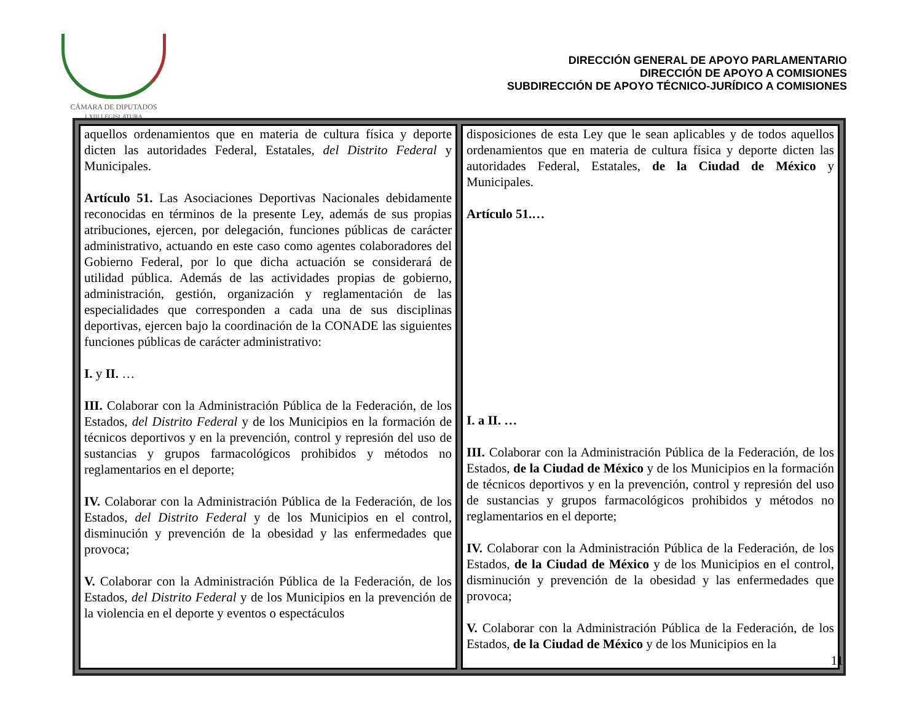CÁMARA DE DIPUTADOS
LXIII LEGISLATURA
DIRECCIÓN GENERAL DE APOYO PARLAMENTARIO
DIRECCIÓN DE APOYO A COMISIONES
SUBDIRECCIÓN DE APOYO TÉCNICO-JURÍDICO A COMISIONES
| aquellos ordenamientos que en materia de cultura física y deporte dicten las autoridades Federal, Estatales, del Distrito Federal y Municipales. Artículo 51. Las Asociaciones Deportivas Nacionales debidamente reconocidas en términos de la presente Ley, además de sus propias atribuciones, ejercen, por delegación, funciones públicas de carácter administrativo, actuando en este caso como agentes colaboradores del Gobierno Federal, por lo que dicha actuación se considerará de utilidad pública. Además de las actividades propias de gobierno, administración, gestión, organización y reglamentación de las especialidades que corresponden a cada una de sus disciplinas deportivas, ejercen bajo la coordinación de la CONADE las siguientes funciones públicas de carácter administrativo: I. y II. … III. Colaborar con la Administración Pública de la Federación, de los Estados, del Distrito Federal y de los Municipios en la formación de técnicos deportivos y en la prevención, control y represión del uso de sustancias y grupos farmacológicos prohibidos y métodos no reglamentarios en el deporte; IV. Colaborar con la Administración Pública de la Federación, de los Estados, del Distrito Federal y de los Municipios en el control, disminución y prevención de la obesidad y las enfermedades que provoca; V. Colaborar con la Administración Pública de la Federación, de los Estados, del Distrito Federal y de los Municipios en la prevención de la violencia en el deporte y eventos o espectáculos | disposiciones de esta Ley que le sean aplicables y de todos aquellos ordenamientos que en materia de cultura física y deporte dicten las autoridades Federal, Estatales, de la Ciudad de México y Municipales. Artículo 51.… I. a II. … III. Colaborar con la Administración Pública de la Federación, de los Estados, de la Ciudad de México y de los Municipios en la formación de técnicos deportivos y en la prevención, control y represión del uso de sustancias y grupos farmacológicos prohibidos y métodos no reglamentarios en el deporte; IV. Colaborar con la Administración Pública de la Federación, de los Estados, de la Ciudad de México y de los Municipios en el control, disminución y prevención de la obesidad y las enfermedades que provoca; V. Colaborar con la Administración Pública de la Federación, de los Estados, de la Ciudad de México y de los Municipios en la |
11